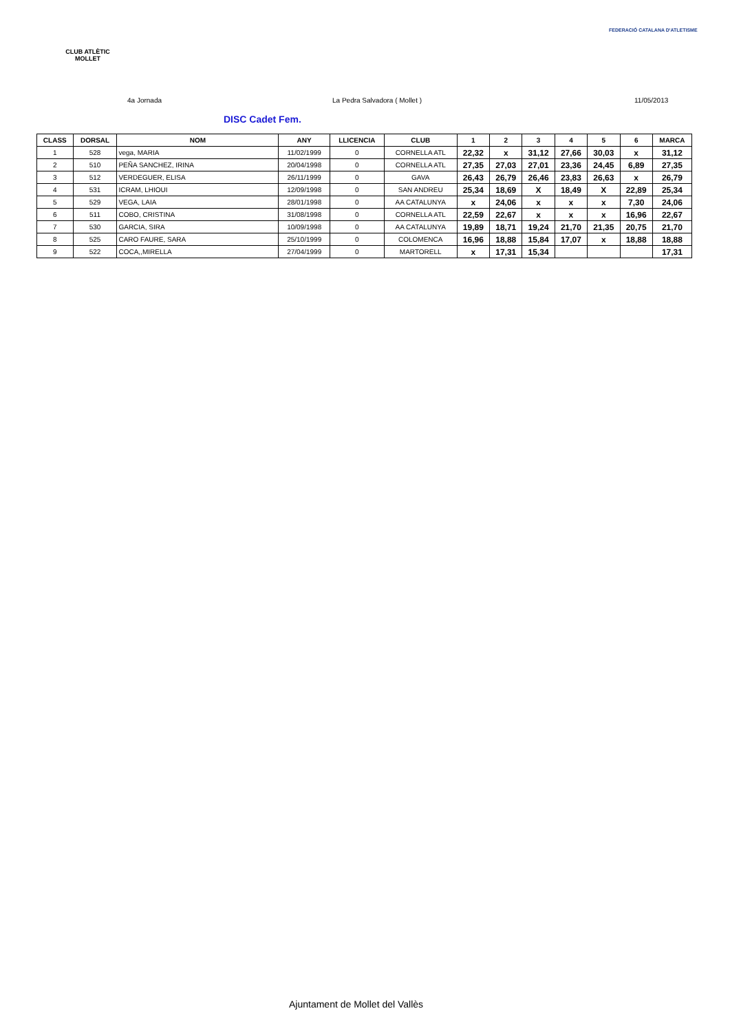CLUB ATLÈTIC
MOLLET
FEDERACIÓ CATALANA D'ATLETISME
4a Jornada La Pedra Salvadora ( Mollet ) 11/05/2013
DISC Cadet Fem.
| CLASS | DORSAL | NOM | ANY | LLICENCIA | CLUB | 1 | 2 | 3 | 4 | 5 | 6 | MARCA |
| --- | --- | --- | --- | --- | --- | --- | --- | --- | --- | --- | --- | --- |
| 1 | 528 | vega, MARIA | 11/02/1999 | 0 | CORNELLA ATL | 22,32 | x | 31,12 | 27,66 | 30,03 | x | 31,12 |
| 2 | 510 | PEÑA SANCHEZ, IRINA | 20/04/1998 | 0 | CORNELLA ATL | 27,35 | 27,03 | 27,01 | 23,36 | 24,45 | 6,89 | 27,35 |
| 3 | 512 | VERDEGUER, ELISA | 26/11/1999 | 0 | GAVA | 26,43 | 26,79 | 26,46 | 23,83 | 26,63 | x | 26,79 |
| 4 | 531 | ICRAM, LHIOUI | 12/09/1998 | 0 | SAN ANDREU | 25,34 | 18,69 | X | 18,49 | X | 22,89 | 25,34 |
| 5 | 529 | VEGA, LAIA | 28/01/1998 | 0 | AA CATALUNYA | x | 24,06 | x | x | x | 7,30 | 24,06 |
| 6 | 511 | COBO, CRISTINA | 31/08/1998 | 0 | CORNELLA ATL | 22,59 | 22,67 | x | x | x | 16,96 | 22,67 |
| 7 | 530 | GARCIA, SIRA | 10/09/1998 | 0 | AA CATALUNYA | 19,89 | 18,71 | 19,24 | 21,70 | 21,35 | 20,75 | 21,70 |
| 8 | 525 | CARO FAURE, SARA | 25/10/1999 | 0 | COLOMENCA | 16,96 | 18,88 | 15,84 | 17,07 | x | 18,88 | 18,88 |
| 9 | 522 | COCA,,MIRELLA | 27/04/1999 | 0 | MARTORELL | x | 17,31 | 15,34 | | | | 17,31 |
Ajuntament de Mollet del Vallès